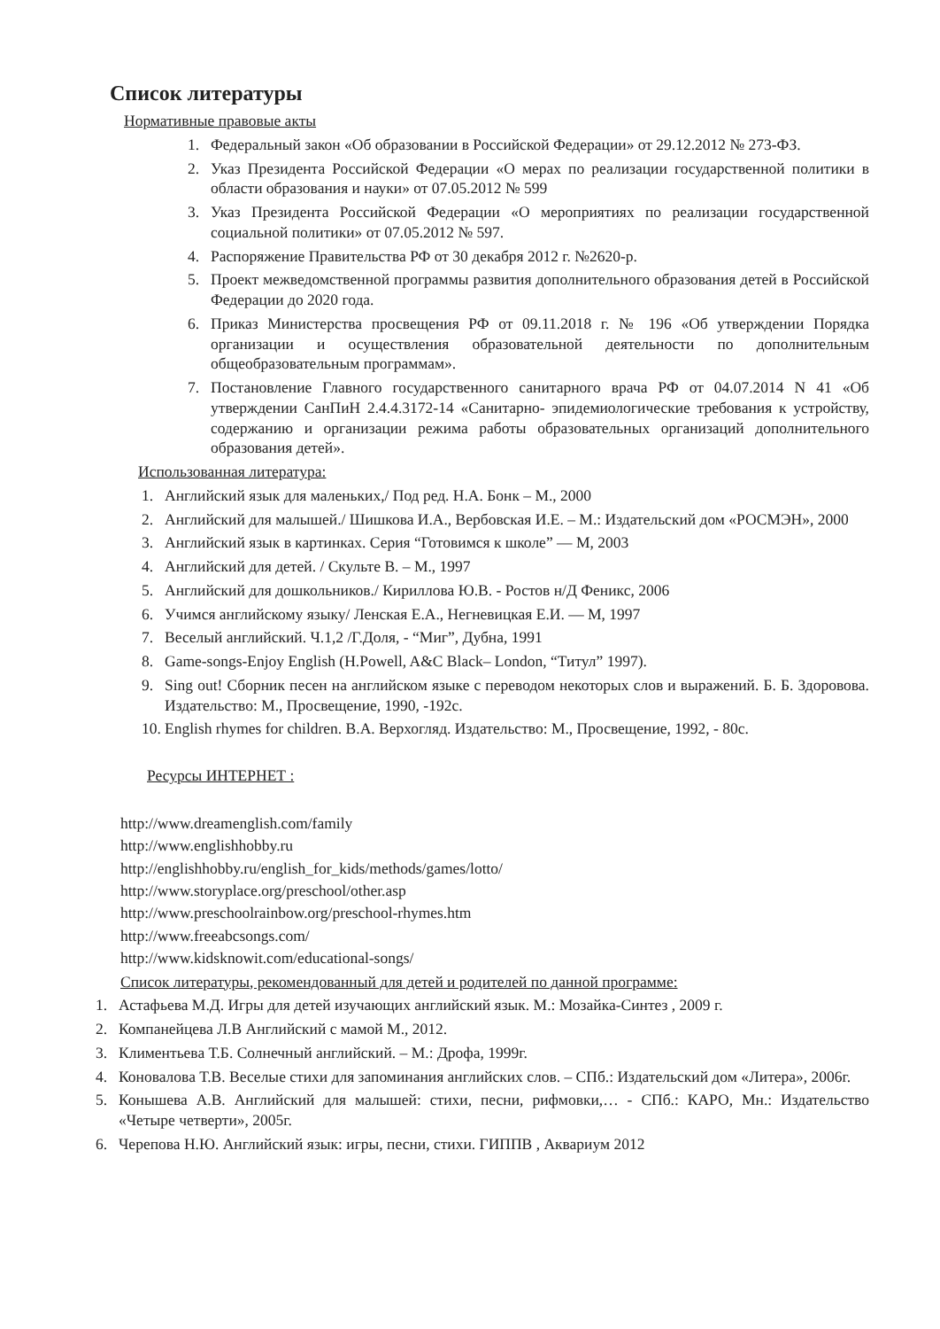Список литературы
Нормативные правовые акты
1. Федеральный закон «Об образовании в Российской Федерации» от 29.12.2012 № 273-ФЗ.
2. Указ Президента Российской Федерации «О мерах по реализации государственной политики в области образования и науки» от 07.05.2012 № 599
3. Указ Президента Российской Федерации «О мероприятиях по реализации государственной социальной политики» от 07.05.2012 № 597.
4. Распоряжение Правительства РФ от 30 декабря 2012 г. №2620-р.
5. Проект межведомственной программы развития дополнительного образования детей в Российской Федерации до 2020 года.
6. Приказ Министерства просвещения РФ от 09.11.2018 г. № 196 «Об утверждении Порядка организации и осуществления образовательной деятельности по дополнительным общеобразовательным программам».
7. Постановление Главного государственного санитарного врача РФ от 04.07.2014 N 41 «Об утверждении СанПиН 2.4.4.3172-14 «Санитарно- эпидемиологические требования к устройству, содержанию и организации режима работы образовательных организаций дополнительного образования детей».
Использованная литература:
1. Английский язык для маленьких,/ Под ред. Н.А. Бонк – М., 2000
2. Английский для малышей./ Шишкова И.А., Вербовская И.Е. – М.: Издательский дом «РОСМЭН», 2000
3. Английский язык в картинках. Серия “Готовимся к школе” — М, 2003
4. Английский для детей. / Скульте В. – М., 1997
5. Английский для дошкольников./ Кириллова Ю.В. - Ростов н/Д Феникс, 2006
6. Учимся английскому языку/ Ленская Е.А., Негневицкая Е.И. — М, 1997
7. Веселый английский. Ч.1,2 /Г.Доля, - “Миг”, Дубна, 1991
8. Game-songs-Enjoy English (H.Powell, A&C Black– London, “Титул” 1997).
9. Sing out! Сборник песен на английском языке с переводом некоторых слов и выражений. Б. Б. Здоровова. Издательство: М., Просвещение, 1990, -192с.
10. English rhymes for children. В.А. Верхогляд. Издательство: М., Просвещение, 1992, - 80с.
Ресурсы ИНТЕРНЕТ :
http://www.dreamenglish.com/family
http://www.englishhobby.ru
http://englishhobby.ru/english_for_kids/methods/games/lotto/
http://www.storyplace.org/preschool/other.asp
http://www.preschoolrainbow.org/preschool-rhymes.htm
http://www.freeabcsongs.com/
http://www.kidsknowit.com/educational-songs/
Список литературы, рекомендованный для детей и родителей по данной программе:
1. Астафьева М.Д. Игры для детей изучающих английский язык. М.: Мозайка-Синтез , 2009 г.
2. Компанейцева Л.В Английский с мамой М., 2012.
3. Климентьева Т.Б. Солнечный английский. – М.: Дрофа, 1999г.
4. Коновалова Т.В. Веселые стихи для запоминания английских слов. – СПб.: Издательский дом «Литера», 2006г.
5. Конышева А.В. Английский для малышей: стихи, песни, рифмовки,… - СПб.: КАРО, Мн.: Издательство «Четыре четверти», 2005г.
6. Черепова Н.Ю. Английский язык: игры, песни, стихи. ГИППВ , Аквариум 2012